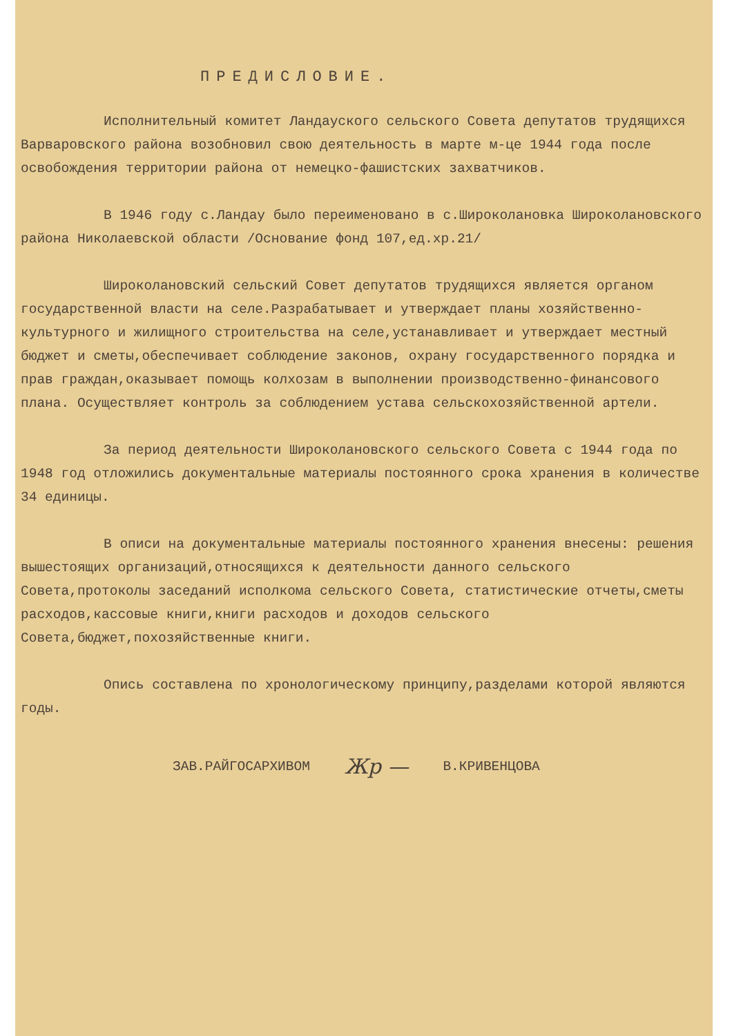ПРЕДИСЛОВИЕ.
Исполнительный комитет Ландауского сельского Совета депутатов трудящихся Варваровского района возобновил свою деятельность в марте м-це 1944 года после освобождения территории района от немецко-фашистских захватчиков.
В 1946 году с.Ландау было переименовано в с.Широколановка Широколановского района Николаевской области /Основание фонд 107,ед.хр.21/
Широколановский сельский Совет депутатов трудящихся является органом государственной власти на селе.Разрабатывает и утверждает планы хозяйственно-культурного и жилищного строительства на селе,устанавливает и утверждает местный бюджет и сметы,обеспечивает соблюдение законов, охрану государственного порядка и прав граждан,оказывает помощь колхозам в выполнении производственно-финансового плана. Осуществляет контроль за соблюдением устава сельскохозяйственной артели.
За период деятельности Широколановского сельского Совета с 1944 года по 1948 год отложились документальные материалы постоянного срока хранения в количестве 34 единицы.
В описи на документальные материалы постоянного хранения внесены: решения вышестоящих организаций,относящихся к деятельности данного сельского Совета,протоколы заседаний исполкома сельского Совета, статистические отчеты,сметы расходов,кассовые книги,книги расходов и доходов сельского Совета,бюджет,похозяйственные книги.
Опись составлена по хронологическому принципу,разделами которой являются годы.
ЗАВ.РАЙГОСАРХИВОМ Жр — В.КРИВЕНЦОВА